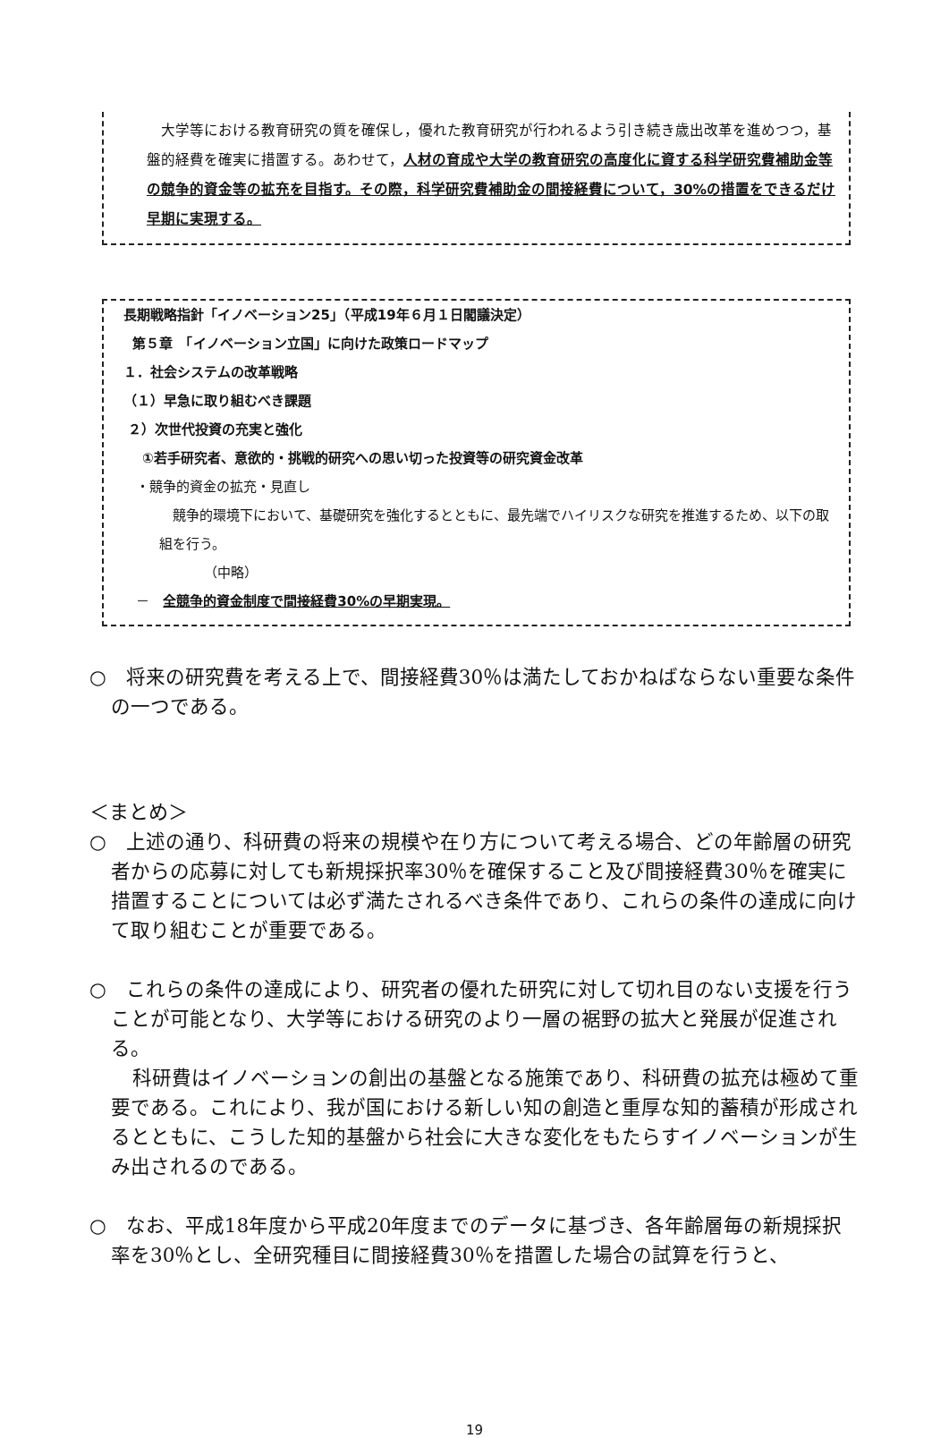大学等における教育研究の質を確保し，優れた教育研究が行われるよう引き続き歳出改革を進めつつ，基盤的経費を確実に措置する。あわせて，人材の育成や大学の教育研究の高度化に資する科学研究費補助金等の競争的資金等の拡充を目指す。その際，科学研究費補助金の間接経費について，30%の措置をできるだけ早期に実現する。
長期戦略指針「イノベーション25」（平成19年６月１日閣議決定）
第５章　「イノベーション立国」に向けた政策ロードマップ
１．社会システムの改革戦略
（１）早急に取り組むべき課題
２）次世代投資の充実と強化
①若手研究者、意欲的・挑戦的研究への思い切った投資等の研究資金改革
・競争的資金の拡充・見直し
　競争的環境下において、基礎研究を強化するとともに、最先端でハイリスクな研究を推進するため、以下の取組を行う。
（中略）
－　全競争的資金制度で間接経費30%の早期実現。
○　将来の研究費を考える上で、間接経費30％は満たしておかねばならない重要な条件の一つである。
＜まとめ＞
○　上述の通り、科研費の将来の規模や在り方について考える場合、どの年齢層の研究者からの応募に対しても新規採択率30％を確保すること及び間接経費30％を確実に措置することについては必ず満たされるべき条件であり、これらの条件の達成に向けて取り組むことが重要である。
○　これらの条件の達成により、研究者の優れた研究に対して切れ目のない支援を行うことが可能となり、大学等における研究のより一層の裾野の拡大と発展が促進される。
科研費はイノベーションの創出の基盤となる施策であり、科研費の拡充は極めて重要である。これにより、我が国における新しい知の創造と重厚な知的蓄積が形成されるとともに、こうした知的基盤から社会に大きな変化をもたらすイノベーションが生み出されるのである。
○　なお、平成18年度から平成20年度までのデータに基づき、各年齢層毎の新規採択率を30％とし、全研究種目に間接経費30％を措置した場合の試算を行うと、
19